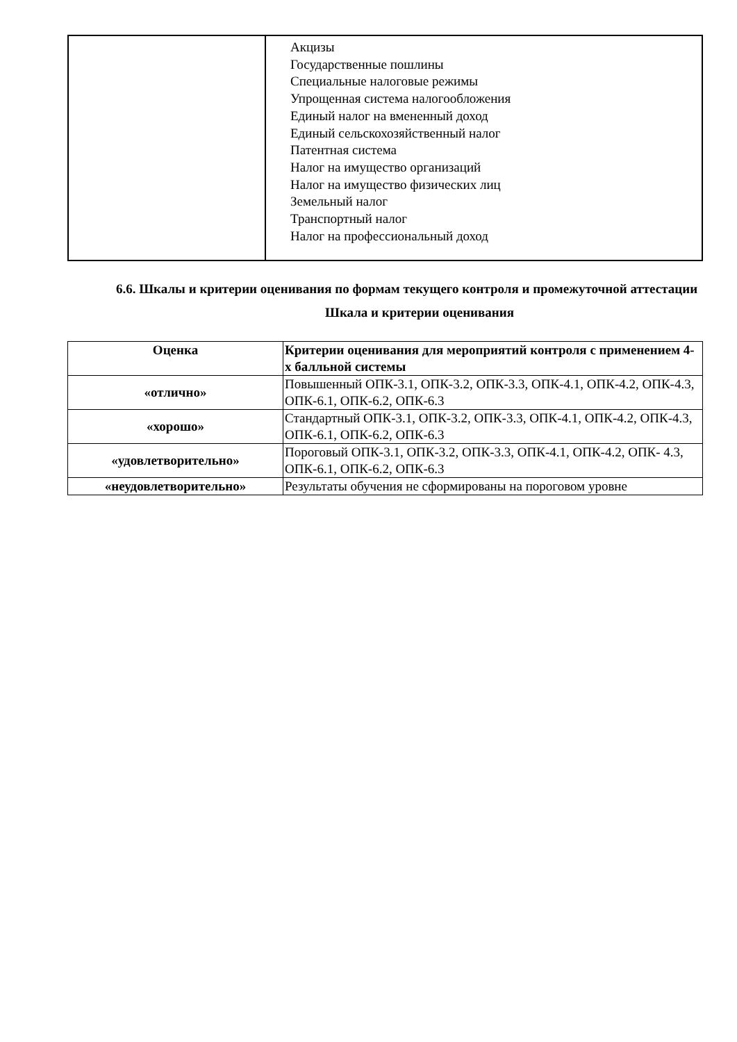| | Акцизы Государственные пошлины Специальные налоговые режимы Упрощенная система налогообложения Единый налог на вмененный доход Единый сельскохозяйственный налог Патентная система Налог на имущество организаций Налог на имущество физических лиц Земельный налог Транспортный налог Налог на профессиональный доход |
6.6. Шкалы и критерии оценивания по формам текущего контроля и промежуточной аттестации
Шкала и критерии оценивания
| Оценка | Критерии оценивания для мероприятий контроля с применением 4-х балльной системы |
| --- | --- |
| «отлично» | Повышенный ОПК-3.1, ОПК-3.2, ОПК-3.3, ОПК-4.1, ОПК-4.2, ОПК-4.3, ОПК-6.1, ОПК-6.2, ОПК-6.3 |
| «хорошо» | Стандартный ОПК-3.1, ОПК-3.2, ОПК-3.3, ОПК-4.1, ОПК-4.2, ОПК-4.3, ОПК-6.1, ОПК-6.2, ОПК-6.3 |
| «удовлетворительно» | Пороговый ОПК-3.1, ОПК-3.2, ОПК-3.3, ОПК-4.1, ОПК-4.2, ОПК- 4.3, ОПК-6.1, ОПК-6.2, ОПК-6.3 |
| «неудовлетворительно» | Результаты обучения не сформированы на пороговом уровне |